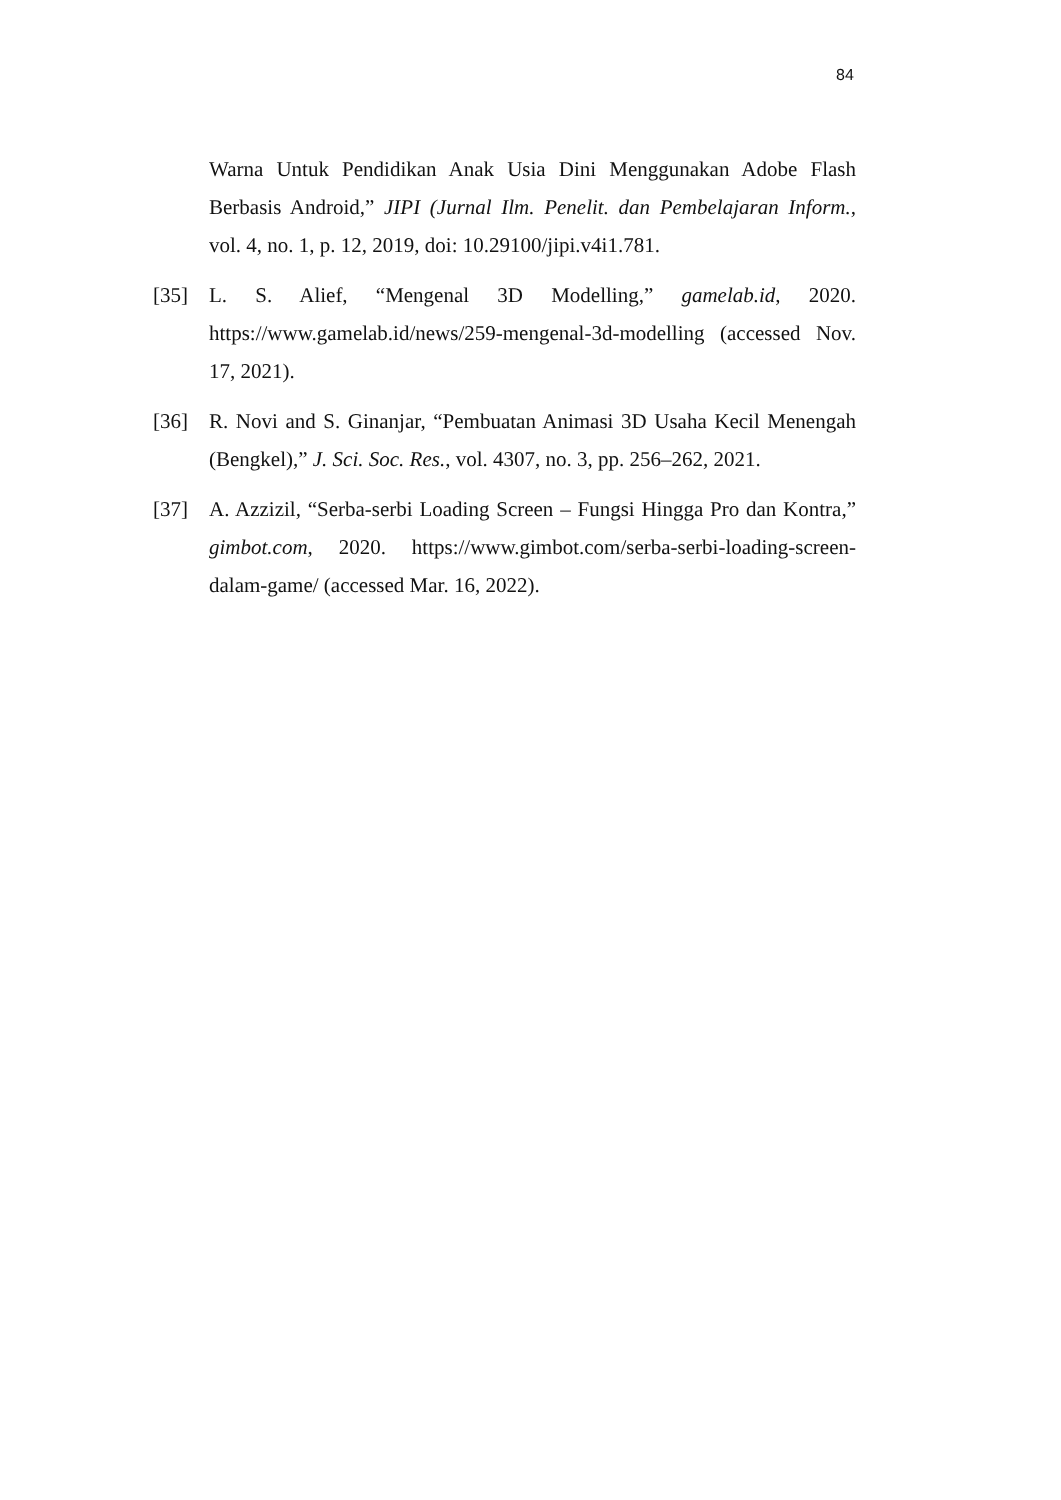84
Warna Untuk Pendidikan Anak Usia Dini Menggunakan Adobe Flash Berbasis Android,” JIPI (Jurnal Ilm. Penelit. dan Pembelajaran Inform., vol. 4, no. 1, p. 12, 2019, doi: 10.29100/jipi.v4i1.781.
[35] L. S. Alief, “Mengenal 3D Modelling,” gamelab.id, 2020. https://www.gamelab.id/news/259-mengenal-3d-modelling (accessed Nov. 17, 2021).
[36] R. Novi and S. Ginanjar, “Pembuatan Animasi 3D Usaha Kecil Menengah (Bengkel),” J. Sci. Soc. Res., vol. 4307, no. 3, pp. 256–262, 2021.
[37] A. Azzizil, “Serba-serbi Loading Screen – Fungsi Hingga Pro dan Kontra,” gimbot.com, 2020. https://www.gimbot.com/serba-serbi-loading-screen-dalam-game/ (accessed Mar. 16, 2022).